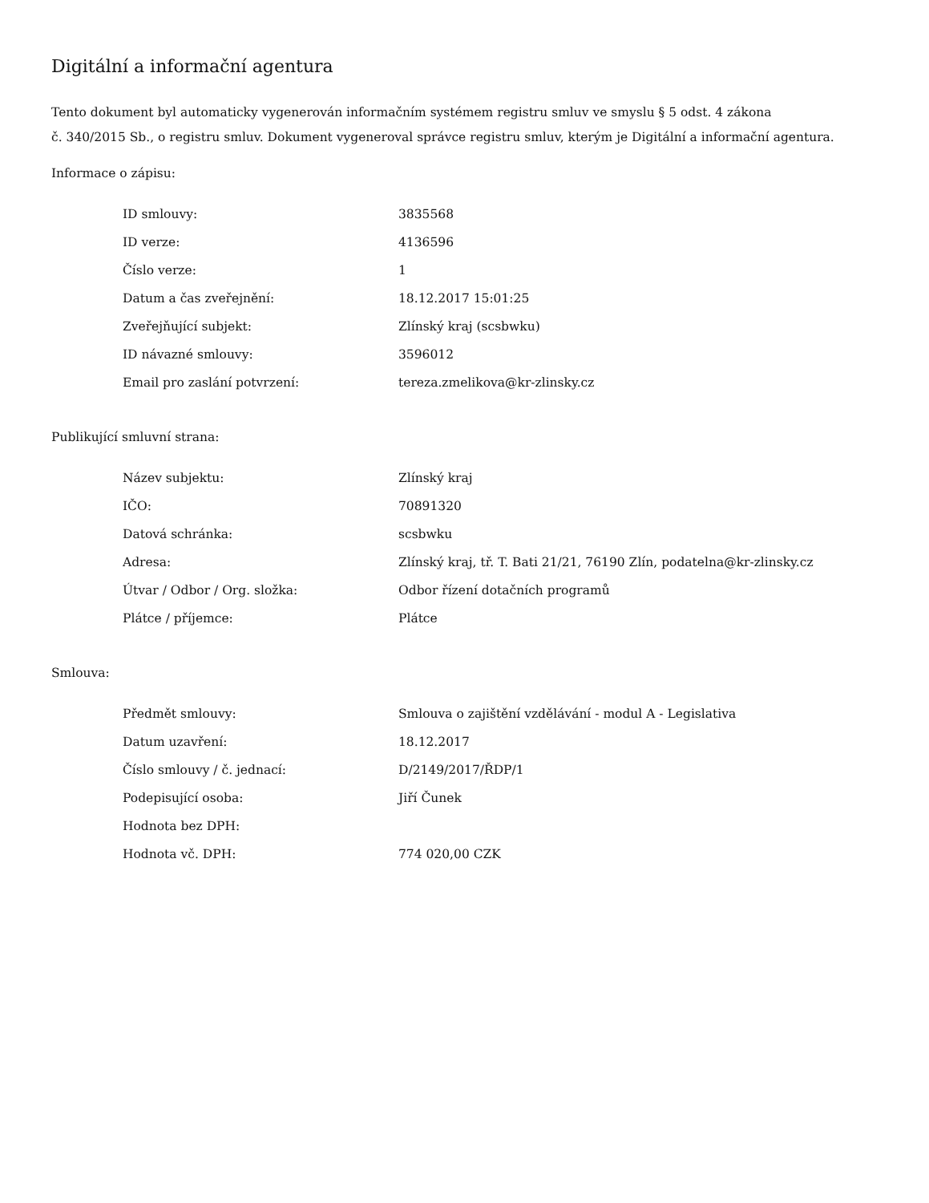Digitální a informační agentura
Tento dokument byl automaticky vygenerován informačním systémem registru smluv ve smyslu § 5 odst. 4 zákona
č. 340/2015 Sb., o registru smluv. Dokument vygeneroval správce registru smluv, kterým je Digitální a informační agentura.
Informace o zápisu:
| ID smlouvy: | 3835568 |
| ID verze: | 4136596 |
| Číslo verze: | 1 |
| Datum a čas zveřejnění: | 18.12.2017 15:01:25 |
| Zveřejňující subjekt: | Zlínský kraj (scsbwku) |
| ID návazné smlouvy: | 3596012 |
| Email pro zaslání potvrzení: | tereza.zmelikova@kr-zlinsky.cz |
Publikující smluvní strana:
| Název subjektu: | Zlínský kraj |
| IČO: | 70891320 |
| Datová schránka: | scsbwku |
| Adresa: | Zlínský kraj, tř. T. Bati 21/21, 76190 Zlín, podatelna@kr-zlinsky.cz |
| Útvar / Odbor / Org. složka: | Odbor řízení dotačních programů |
| Plátce / příjemce: | Plátce |
Smlouva:
| Předmět smlouvy: | Smlouva o zajištění vzdělávání - modul A - Legislativa |
| Datum uzavření: | 18.12.2017 |
| Číslo smlouvy / č. jednací: | D/2149/2017/ŘDP/1 |
| Podepisující osoba: | Jiří Čunek |
| Hodnota bez DPH: | |
| Hodnota vč. DPH: | 774 020,00 CZK |